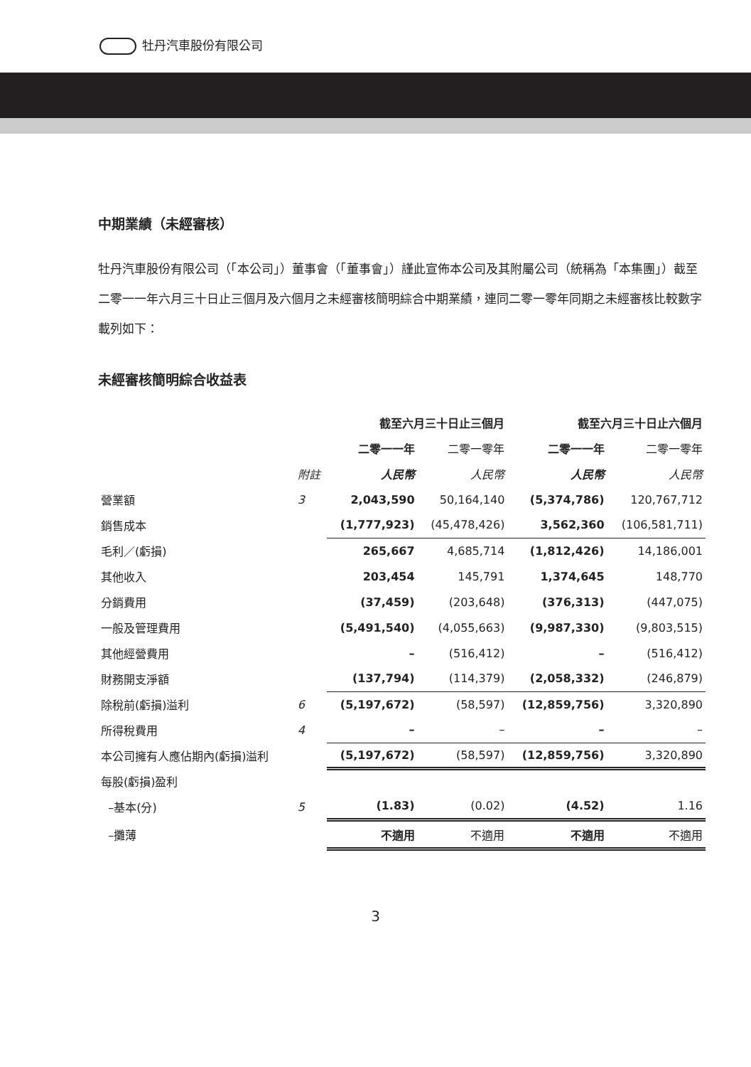牡丹汽車股份有限公司
中期業績（未經審核）
牡丹汽車股份有限公司（「本公司」）董事會（「董事會」）謹此宣佈本公司及其附屬公司（統稱為「本集團」）截至二零一一年六月三十日止三個月及六個月之未經審核簡明綜合中期業績，連同二零一零年同期之未經審核比較數字載列如下：
未經審核簡明綜合收益表
| | | 截至六月三十日止三個月 | | 截至六月三十日止六個月 | |
| --- | --- | --- | --- | --- | --- |
| | | 二零一一年 | 二零一零年 | 二零一一年 | 二零一零年 |
| | 附註 | 人民幣 | 人民幣 | 人民幣 | 人民幣 |
| 營業額 | 3 | 2,043,590 | 50,164,140 | (5,374,786) | 120,767,712 |
| 銷售成本 | | (1,777,923) | (45,478,426) | 3,562,360 | (106,581,711) |
| 毛利／(虧損) | | 265,667 | 4,685,714 | (1,812,426) | 14,186,001 |
| 其他收入 | | 203,454 | 145,791 | 1,374,645 | 148,770 |
| 分銷費用 | | (37,459) | (203,648) | (376,313) | (447,075) |
| 一般及管理費用 | | (5,491,540) | (4,055,663) | (9,987,330) | (9,803,515) |
| 其他經營費用 | | – | (516,412) | – | (516,412) |
| 財務開支淨額 | | (137,794) | (114,379) | (2,058,332) | (246,879) |
| 除稅前(虧損)溢利 | 6 | (5,197,672) | (58,597) | (12,859,756) | 3,320,890 |
| 所得稅費用 | 4 | – | – | – | – |
| 本公司擁有人應佔期內(虧損)溢利 | | (5,197,672) | (58,597) | (12,859,756) | 3,320,890 |
| 每股(虧損)盈利 | | | | | |
| –基本(分) | 5 | (1.83) | (0.02) | (4.52) | 1.16 |
| –攤薄 | | 不適用 | 不適用 | 不適用 | 不適用 |
3